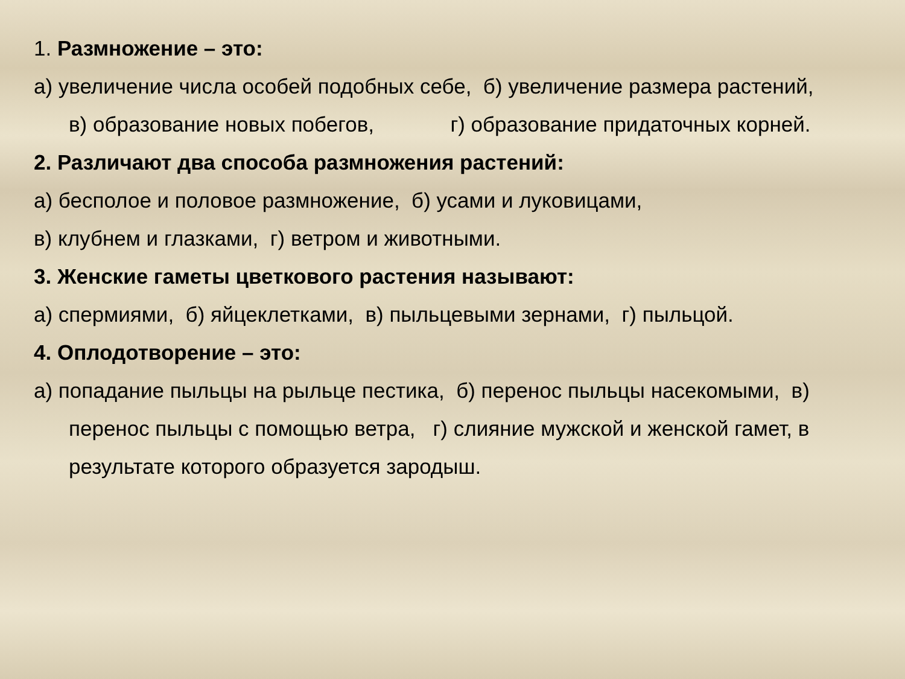1. Размножение – это:
а) увеличение числа особей подобных себе, б) увеличение размера растений,
в) образование новых побегов, г) образование придаточных корней.
2. Различают два способа размножения растений:
а) бесполое и половое размножение, б) усами и луковицами,
в) клубнем и глазками, г) ветром и животными.
3. Женские гаметы цветкового растения называют:
а) спермиями, б) яйцеклетками, в) пыльцевыми зернами, г) пыльцой.
4. Оплодотворение – это:
а) попадание пыльцы на рыльце пестика, б) перенос пыльцы насекомыми, в)
перенос пыльцы с помощью ветра, г) слияние мужской и женской гамет, в
результате которого образуется зародыш.